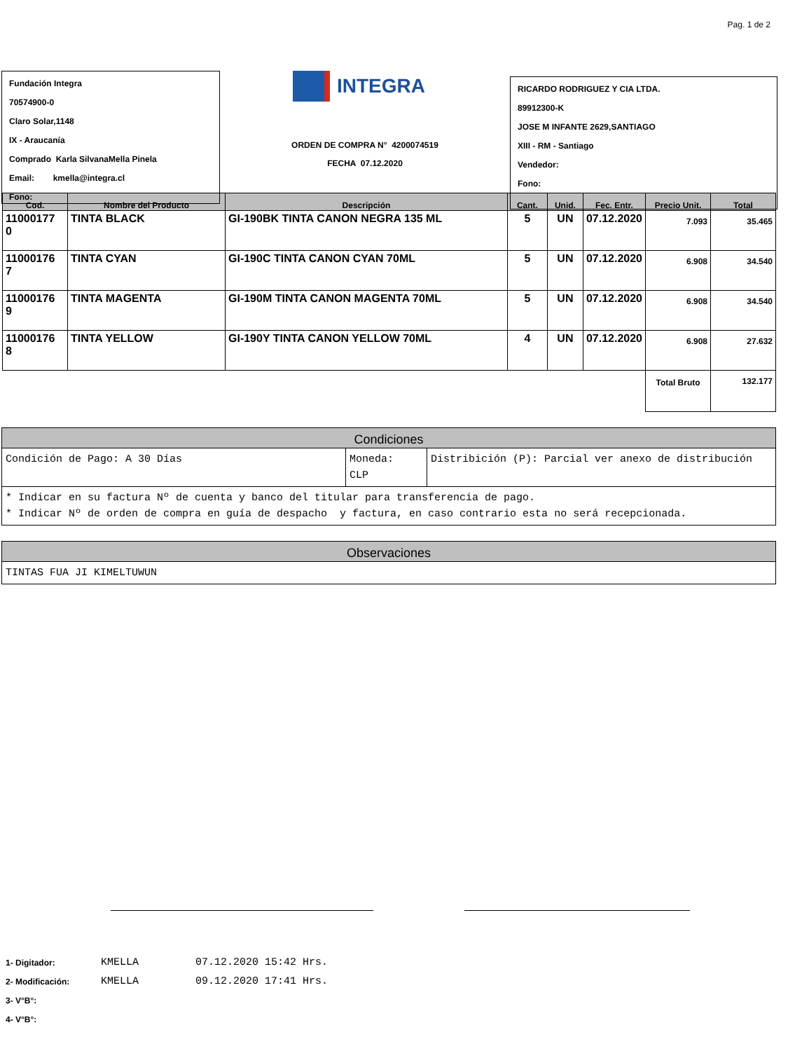Pag. 1 de 2
Fundación Integra
70574900-0
Claro Solar,1148
IX - Araucanía
Comprado Karla SilvanaMella Pinela
Email: kmella@integra.cl
Fono:
INTEGRA
ORDEN DE COMPRA N° 4200074519
FECHA 07.12.2020
RICARDO RODRIGUEZ Y CIA LTDA.
89912300-K
JOSE M INFANTE 2629,SANTIAGO
XIII - RM - Santiago
Vendedor:
Fono:
| Cod. | Nombre del Producto | Descripción | Cant. | Unid. | Fec. Entr. | Precio Unit. | Total |
| --- | --- | --- | --- | --- | --- | --- | --- |
| 11000177 0 | TINTA BLACK | GI-190BK TINTA CANON NEGRA 135 ML | 5 | UN | 07.12.2020 | 7.093 | 35.465 |
| 11000176 7 | TINTA CYAN | GI-190C TINTA CANON CYAN 70ML | 5 | UN | 07.12.2020 | 6.908 | 34.540 |
| 11000176 9 | TINTA MAGENTA | GI-190M TINTA CANON MAGENTA 70ML | 5 | UN | 07.12.2020 | 6.908 | 34.540 |
| 11000176 8 | TINTA YELLOW | GI-190Y TINTA CANON YELLOW 70ML | 4 | UN | 07.12.2020 | 6.908 | 27.632 |
| | | | | | | Total Bruto | 132.177 |
| Condiciones | | |
| --- | --- | --- |
| Condición de Pago: A 30 Días | Moneda: CLP | Distribición (P): Parcial ver anexo de distribución |
| * Indicar en su factura Nº de cuenta y banco del titular para transferencia de pago. * Indicar Nº de orden de compra en guía de despacho y factura, en caso contrario esta no será recepcionada. | | |
| Observaciones |
| --- |
| TINTAS FUA JI KIMELTUWUN |
1- Digitador: KMELLA 07.12.2020 15:42 Hrs.
2- Modificación: KMELLA 09.12.2020 17:41 Hrs.
3- V°B°:
4- V°B°: